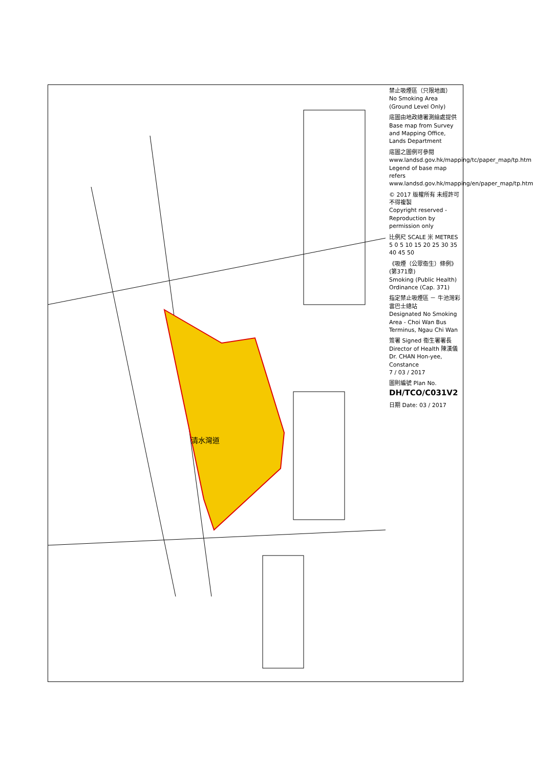清水灣道
禁止吸煙區（只限地面）
No Smoking Area (Ground Level Only)
底圖由地政總署測繪處提供
Base map from Survey and Mapping Office, Lands Department
底圖之圖例可參閱 www.landsd.gov.hk/mapping/tc/paper_map/tp.htm
Legend of base map refers www.landsd.gov.hk/mapping/en/paper_map/tp.htm
© 2017 版權所有 未經許可 不得複製
Copyright reserved - Reproduction by permission only
比例尺 SCALE 米 METRES 5 0 5 10 15 20 25 30 35 40 45 50
《吸煙（公眾衞生）條例》(第371章)
Smoking (Public Health) Ordinance (Cap. 371)
指定禁止吸煙區 － 牛池灣彩雲巴士總站
Designated No Smoking Area - Choi Wan Bus Terminus, Ngau Chi Wan
簽署 Signed 衞生署署長 Director of Health 陳漢儀 Dr. CHAN Hon-yee, Constance
7 / 03 / 2017
圖則編號 Plan No. DH/TCO/C031V2
日期 Date: 03 / 2017